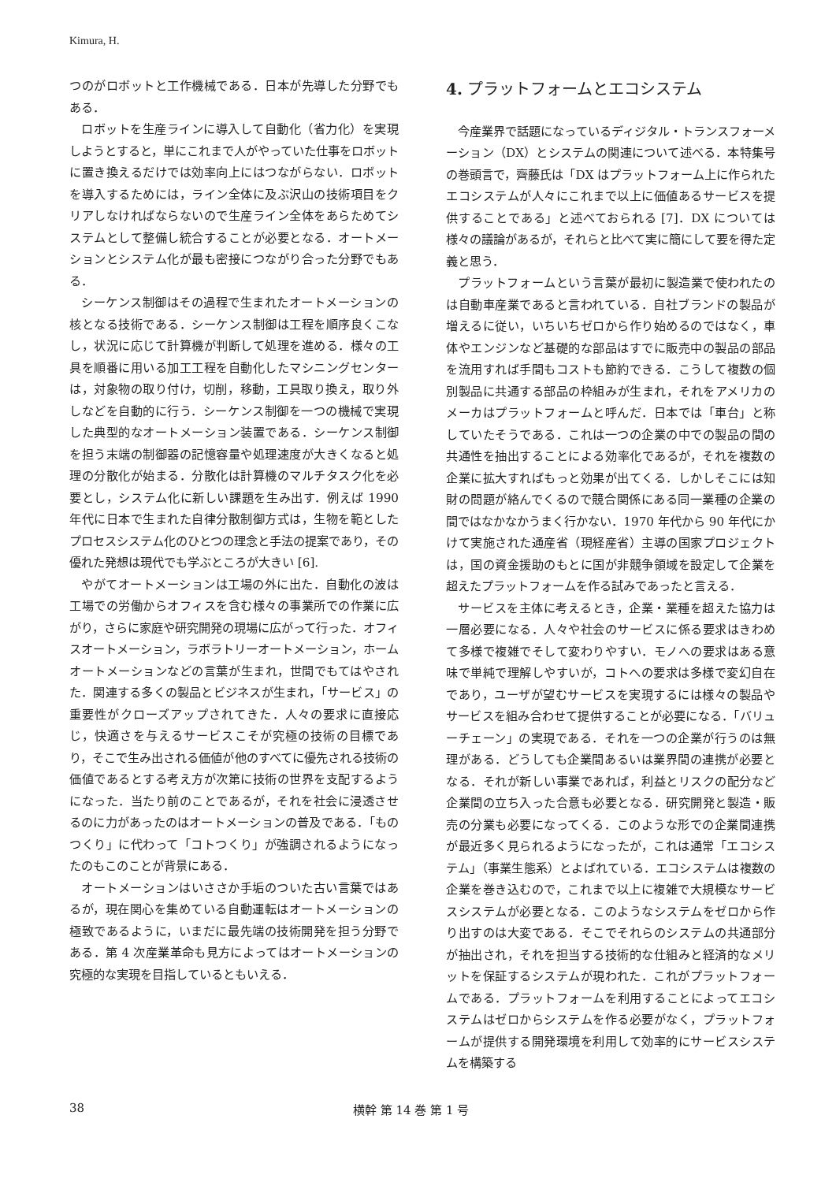Kimura, H.
つのがロボットと工作機械である．日本が先導した分野でもある．
ロボットを生産ラインに導入して自動化（省力化）を実現しようとすると，単にこれまで人がやっていた仕事をロボットに置き換えるだけでは効率向上にはつながらない．ロボットを導入するためには，ライン全体に及ぶ沢山の技術項目をクリアしなければならないので生産ライン全体をあらためてシステムとして整備し統合することが必要となる．オートメーションとシステム化が最も密接につながり合った分野でもある．
シーケンス制御はその過程で生まれたオートメーションの核となる技術である．シーケンス制御は工程を順序良くこなし，状況に応じて計算機が判断して処理を進める．様々の工具を順番に用いる加工工程を自動化したマシニングセンターは，対象物の取り付け，切削，移動，工具取り換え，取り外しなどを自動的に行う．シーケンス制御を一つの機械で実現した典型的なオートメーション装置である．シーケンス制御を担う末端の制御器の記憶容量や処理速度が大きくなると処理の分散化が始まる．分散化は計算機のマルチタスク化を必要とし，システム化に新しい課題を生み出す．例えば 1990 年代に日本で生まれた自律分散制御方式は，生物を範としたプロセスシステム化のひとつの理念と手法の提案であり，その優れた発想は現代でも学ぶところが大きい [6].
やがてオートメーションは工場の外に出た．自動化の波は工場での労働からオフィスを含む様々の事業所での作業に広がり，さらに家庭や研究開発の現場に広がって行った．オフィスオートメーション，ラボラトリーオートメーション，ホームオートメーションなどの言葉が生まれ，世間でもてはやされた．関連する多くの製品とビジネスが生まれ，「サービス」の重要性がクローズアップされてきた．人々の要求に直接応じ，快適さを与えるサービスこそが究極の技術の目標であり，そこで生み出される価値が他のすべてに優先される技術の価値であるとする考え方が次第に技術の世界を支配するようになった．当たり前のことであるが，それを社会に浸透させるのに力があったのはオートメーションの普及である．「ものつくり」に代わって「コトつくり」が強調されるようになったのもこのことが背景にある．
オートメーションはいささか手垢のついた古い言葉ではあるが，現在関心を集めている自動運転はオートメーションの極致であるように，いまだに最先端の技術開発を担う分野である．第 4 次産業革命も見方によってはオートメーションの究極的な実現を目指しているともいえる．
4. プラットフォームとエコシステム
今産業界で話題になっているディジタル・トランスフォーメーション（DX）とシステムの関連について述べる．本特集号の巻頭言で，齊藤氏は「DX はプラットフォーム上に作られたエコシステムが人々にこれまで以上に価値あるサービスを提供することである」と述べておられる [7]．DX については様々の議論があるが，それらと比べて実に簡にして要を得た定義と思う．
プラットフォームという言葉が最初に製造業で使われたのは自動車産業であると言われている．自社ブランドの製品が増えるに従い，いちいちゼロから作り始めるのではなく，車体やエンジンなど基礎的な部品はすでに販売中の製品の部品を流用すれば手間もコストも節約できる．こうして複数の個別製品に共通する部品の枠組みが生まれ，それをアメリカのメーカはプラットフォームと呼んだ．日本では「車台」と称していたそうである．これは一つの企業の中での製品の間の共通性を抽出することによる効率化であるが，それを複数の企業に拡大すればもっと効果が出てくる．しかしそこには知財の問題が絡んでくるので競合関係にある同一業種の企業の間ではなかなかうまく行かない．1970 年代から 90 年代にかけて実施された通産省（現経産省）主導の国家プロジェクトは，国の資金援助のもとに国が非競争領域を設定して企業を超えたプラットフォームを作る試みであったと言える．
サービスを主体に考えるとき，企業・業種を超えた協力は一層必要になる．人々や社会のサービスに係る要求はきわめて多様で複雑でそして変わりやすい．モノへの要求はある意味で単純で理解しやすいが，コトへの要求は多様で変幻自在であり，ユーザが望むサービスを実現するには様々の製品やサービスを組み合わせて提供することが必要になる．「バリューチェーン」の実現である．それを一つの企業が行うのは無理がある．どうしても企業間あるいは業界間の連携が必要となる．それが新しい事業であれば，利益とリスクの配分など企業間の立ち入った合意も必要となる．研究開発と製造・販売の分業も必要になってくる．このような形での企業間連携が最近多く見られるようになったが，これは通常「エコシステム」（事業生態系）とよばれている．エコシステムは複数の企業を巻き込むので，これまで以上に複雑で大規模なサービスシステムが必要となる．このようなシステムをゼロから作り出すのは大変である．そこでそれらのシステムの共通部分が抽出され，それを担当する技術的な仕組みと経済的なメリットを保証するシステムが現われた．これがプラットフォームである．プラットフォームを利用することによってエコシステムはゼロからシステムを作る必要がなく，プラットフォームが提供する開発環境を利用して効率的にサービスシステムを構築する
38 横幹 第 14 巻 第 1 号